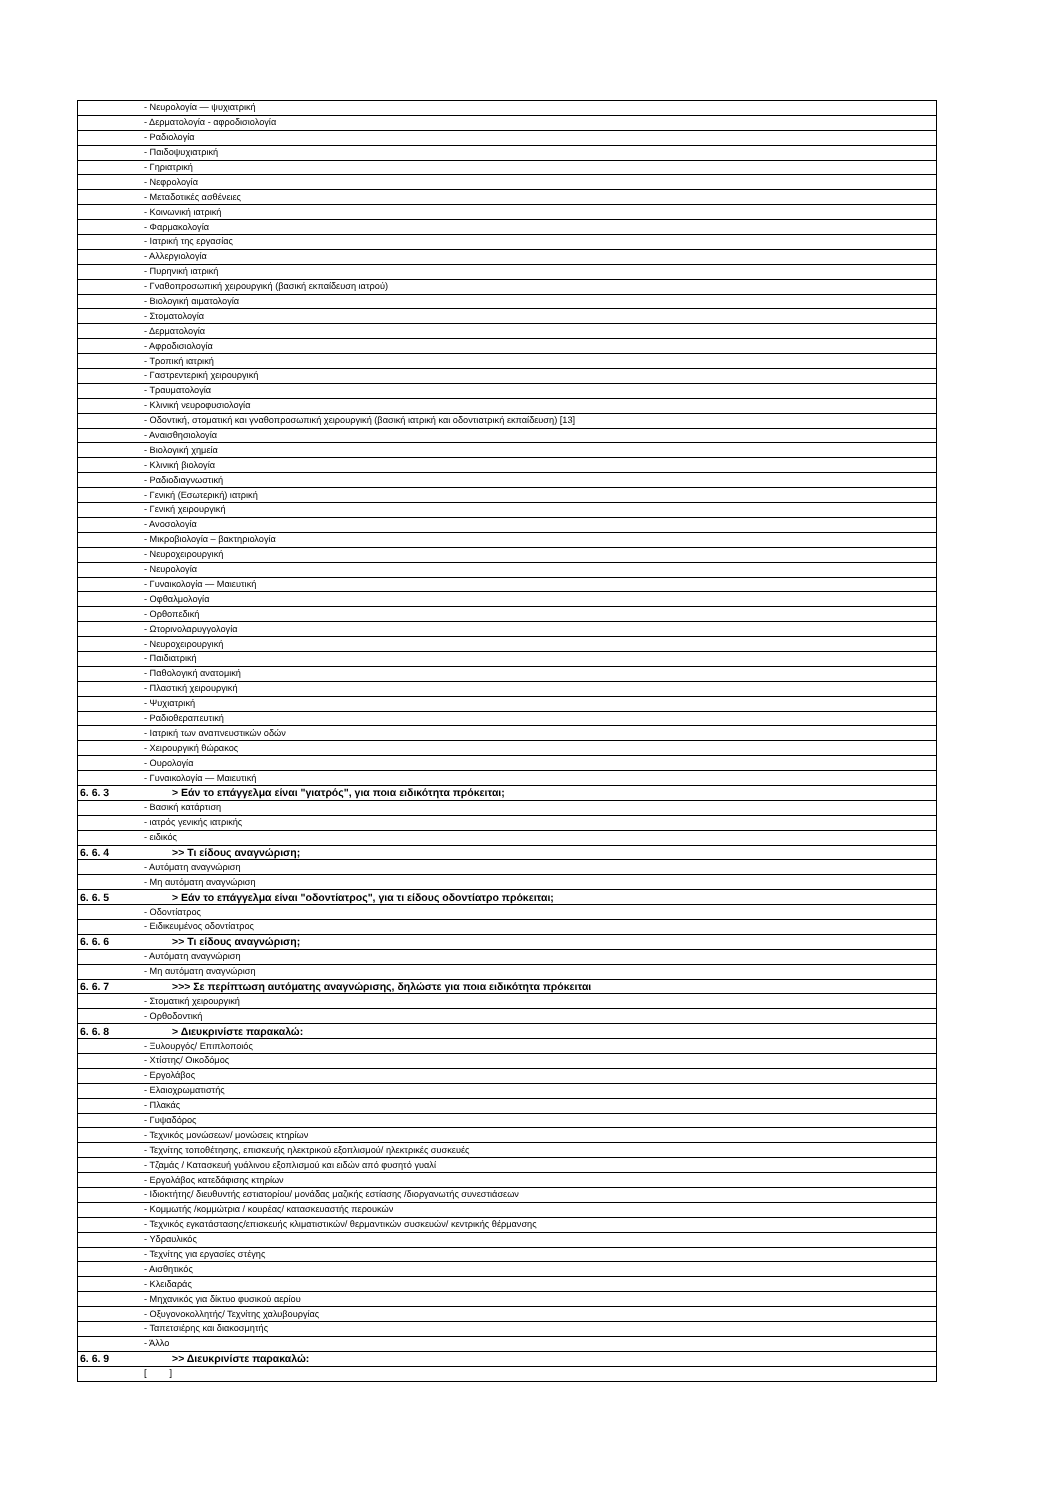| | - Νευρολογία — ψυχιατρική |
| | - Δερματολογία - αφροδισιολογία |
| | - Ραδιολογία |
| | - Παιδοψυχιατρική |
| | - Γηριατρική |
| | - Νεφρολογία |
| | - Μεταδοτικές ασθένειες |
| | - Κοινωνική ιατρική |
| | - Φαρμακολογία |
| | - Ιατρική της εργασίας |
| | - Αλλεργιολογία |
| | - Πυρηνική ιατρική |
| | - Γναθοπροσωπική χειρουργική (βασική εκπαίδευση ιατρού) |
| | - Βιολογική αιματολογία |
| | - Στοματολογία |
| | - Δερματολογία |
| | - Αφροδισιολογία |
| | - Τροπική ιατρική |
| | - Γαστρεντερική χειρουργική |
| | - Τραυματολογία |
| | - Κλινική νευροφυσιολογία |
| | - Οδοντική, στοματική και γναθοπροσωπική χειρουργική (βασική ιατρική και οδοντιατρική εκπαίδευση) [13] |
| | - Αναισθησιολογία |
| | - Βιολογική χημεία |
| | - Κλινική βιολογία |
| | - Ραδιοδιαγνωστική |
| | - Γενική (Εσωτερική) ιατρική |
| | - Γενική χειρουργική |
| | - Ανοσολογία |
| | - Μικροβιολογία – βακτηριολογία |
| | - Νευροχειρουργική |
| | - Νευρολογία |
| | - Γυναικολογία — Μαιευτική |
| | - Οφθαλμολογία |
| | - Ορθοπεδική |
| | - Ωτορινολαρυγγολογία |
| | - Νευροχειρουργική |
| | - Παιδιατρική |
| | - Παθολογική ανατομική |
| | - Πλαστική χειρουργική |
| | - Ψυχιατρική |
| | - Ραδιοθεραπευτική |
| | - Ιατρική των αναπνευστικών οδών |
| | - Χειρουργική θώρακος |
| | - Ουρολογία |
| | - Γυναικολογία — Μαιευτική |
| 6. 6. 3 | > Εάν το επάγγελμα είναι "γιατρός", για ποια ειδικότητα πρόκειται; |
| | - Βασική κατάρτιση |
| | - ιατρός γενικής ιατρικής |
| | - ειδικός |
| 6. 6. 4 | >> Τι είδους αναγνώριση; |
| | - Αυτόματη αναγνώριση |
| | - Μη αυτόματη αναγνώριση |
| 6. 6. 5 | > Εάν το επάγγελμα είναι "οδοντίατρος", για τι είδους οδοντίατρο πρόκειται; |
| | - Οδοντίατρος |
| | - Ειδικευμένος οδοντίατρος |
| 6. 6. 6 | >> Τι είδους αναγνώριση; |
| | - Αυτόματη αναγνώριση |
| | - Μη αυτόματη αναγνώριση |
| 6. 6. 7 | >>> Σε περίπτωση αυτόματης αναγνώρισης, δηλώστε για ποια ειδικότητα πρόκειται |
| | - Στοματική χειρουργική |
| | - Ορθοδοντική |
| 6. 6. 8 | > Διευκρινίστε παρακαλώ: |
| | - Ξυλουργός/ Επιπλοποιός |
| | - Χτίστης/ Οικοδόμος |
| | - Εργολάβος |
| | - Ελαιοχρωματιστής |
| | - Πλακάς |
| | - Γυψαδόρος |
| | - Τεχνικός μονώσεων/ μονώσεις κτηρίων |
| | - Τεχνίτης τοποθέτησης, επισκευής ηλεκτρικού εξοπλισμού/ ηλεκτρικές συσκευές |
| | - Τζαμάς / Κατασκευή γυάλινου εξοπλισμού και ειδών από φυσητό γυαλί |
| | - Εργολάβος κατεδάφισης κτηρίων |
| | - Ιδιοκτήτης/ διευθυντής εστιατορίου/ μονάδας μαζικής εστίασης /διοργανωτής συνεστιάσεων |
| | - Κομμωτής /κομμώτρια / κουρέας/ κατασκευαστής περουκών |
| | - Τεχνικός εγκατάστασης/επισκευής κλιματιστικών/ θερμαντικών συσκευών/ κεντρικής θέρμανσης |
| | - Υδραυλικός |
| | - Τεχνίτης για εργασίες στέγης |
| | - Αισθητικός |
| | - Κλειδαράς |
| | - Μηχανικός για δίκτυο φυσικού αερίου |
| | - Οξυγονοκολλητής/ Τεχνίτης χαλυβουργίας |
| | - Ταπετσιέρης και διακοσμητής |
| | - Άλλο |
| 6. 6. 9 | >> Διευκρινίστε παρακαλώ: |
| | [ ] |